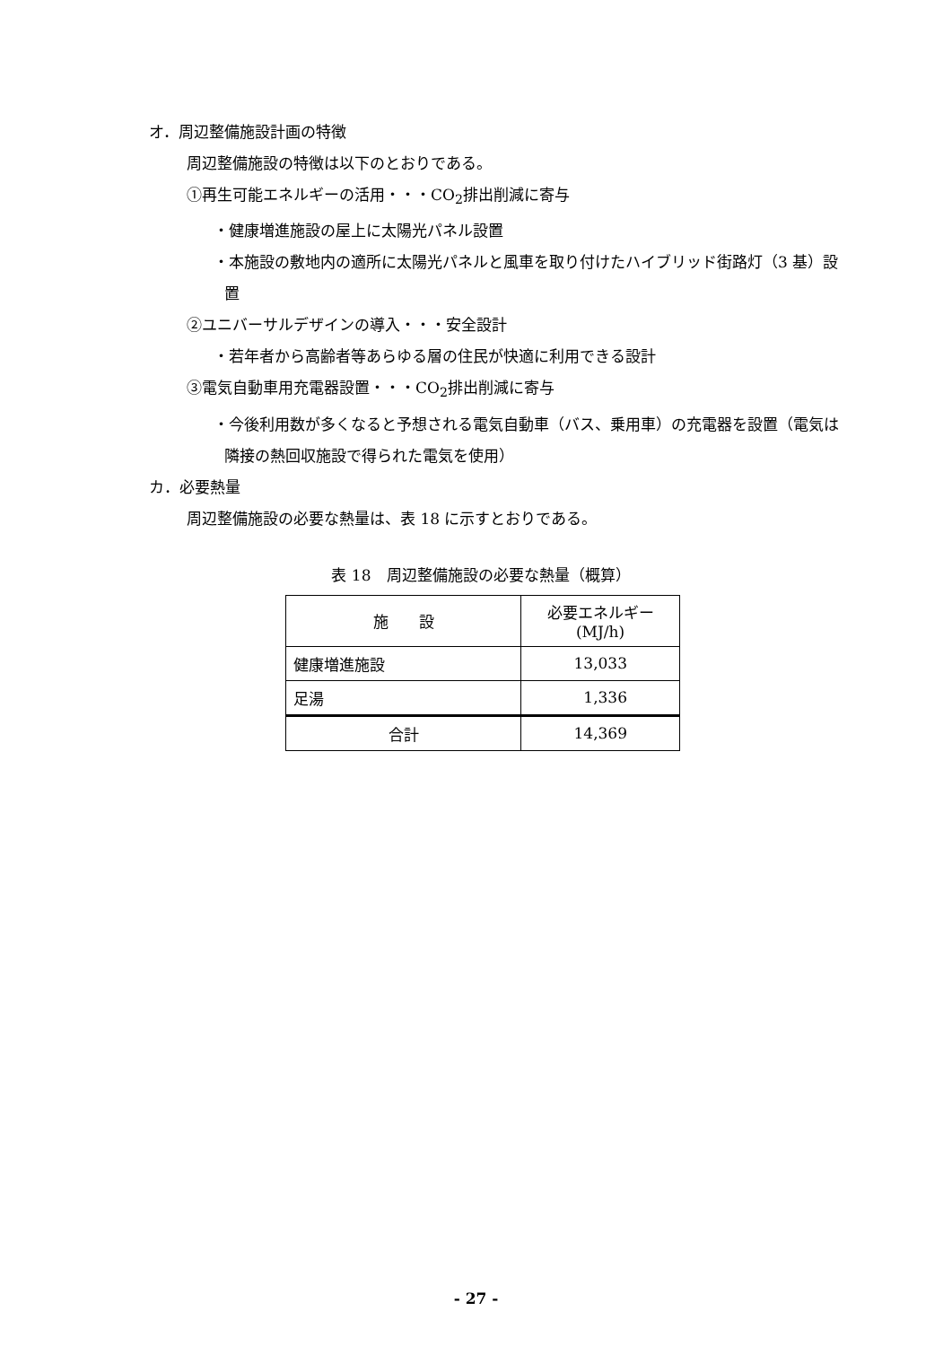オ．周辺整備施設計画の特徴
周辺整備施設の特徴は以下のとおりである。
①再生可能エネルギーの活用・・・CO<sub>2</sub>排出削減に寄与
・健康増進施設の屋上に太陽光パネル設置
・本施設の敷地内の適所に太陽光パネルと風車を取り付けたハイブリッド街路灯（3 基）設置
②ユニバーサルデザインの導入・・・安全設計
・若年者から高齢者等あらゆる層の住民が快適に利用できる設計
③電気自動車用充電器設置・・・CO<sub>2</sub>排出削減に寄与
・今後利用数が多くなると予想される電気自動車（バス、乗用車）の充電器を設置（電気は隣接の熱回収施設で得られた電気を使用）
カ．必要熱量
周辺整備施設の必要な熱量は、表 18 に示すとおりである。
表 18　周辺整備施設の必要な熱量（概算）
| 施 設 | 必要エネルギー (MJ/h) |
| --- | --- |
| 健康増進施設 | 13,033 |
| 足湯 | 1,336 |
| 合計 | 14,369 |
- 27 -